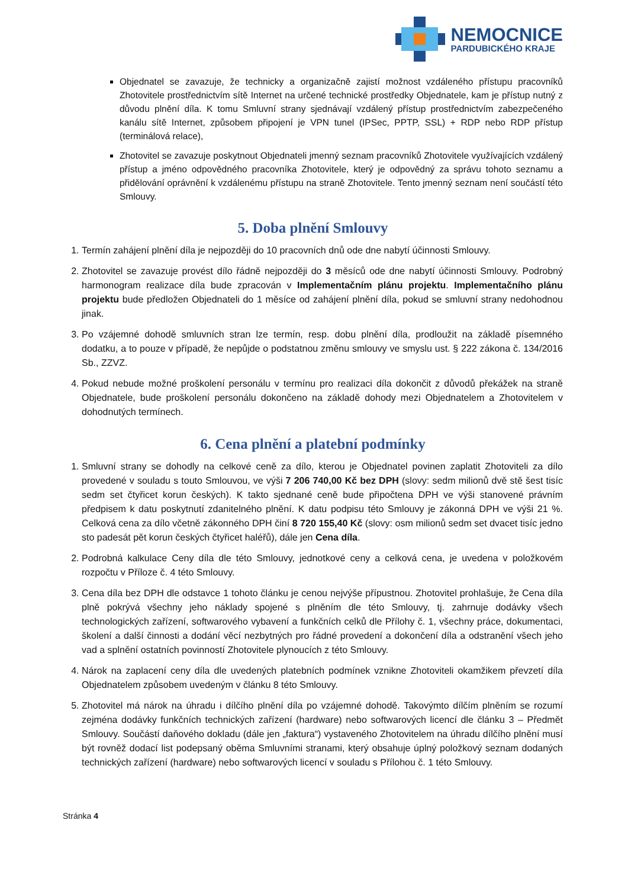NEMOCNICE
PARDUBICKÉHO KRAJE
Objednatel se zavazuje, že technicky a organizačně zajistí možnost vzdáleného přístupu pracovníků Zhotovitele prostřednictvím sítě Internet na určené technické prostředky Objednatele, kam je přístup nutný z důvodu plnění díla. K tomu Smluvní strany sjednávají vzdálený přístup prostřednictvím zabezpečeného kanálu sítě Internet, způsobem připojení je VPN tunel (IPSec, PPTP, SSL) + RDP nebo RDP přístup (terminálová relace),
Zhotovitel se zavazuje poskytnout Objednateli jmenný seznam pracovníků Zhotovitele využívajících vzdálený přístup a jméno odpovědného pracovníka Zhotovitele, který je odpovědný za správu tohoto seznamu a přidělování oprávnění k vzdálenému přístupu na straně Zhotovitele. Tento jmenný seznam není součástí této Smlouvy.
5. Doba plnění Smlouvy
1. Termín zahájení plnění díla je nejpozději do 10 pracovních dnů ode dne nabytí účinnosti Smlouvy.
2. Zhotovitel se zavazuje provést dílo řádně nejpozději do 3 měsíců ode dne nabytí účinnosti Smlouvy. Podrobný harmonogram realizace díla bude zpracován v Implementačním plánu projektu. Implementačního plánu projektu bude předložen Objednateli do 1 měsíce od zahájení plnění díla, pokud se smluvní strany nedohodnou jinak.
3. Po vzájemné dohodě smluvních stran lze termín, resp. dobu plnění díla, prodloužit na základě písemného dodatku, a to pouze v případě, že nepůjde o podstatnou změnu smlouvy ve smyslu ust. § 222 zákona č. 134/2016 Sb., ZZVZ.
4. Pokud nebude možné proškolení personálu v termínu pro realizaci díla dokončit z důvodů překážek na straně Objednatele, bude proškolení personálu dokončeno na základě dohody mezi Objednatelem a Zhotovitelem v dohodnutých termínech.
6. Cena plnění a platební podmínky
1. Smluvní strany se dohodly na celkové ceně za dílo, kterou je Objednatel povinen zaplatit Zhotoviteli za dílo provedené v souladu s touto Smlouvou, ve výši 7 206 740,00 Kč bez DPH (slovy: sedm milionů dvě stě šest tisíc sedm set čtyřicet korun českých). K takto sjednané ceně bude připočtena DPH ve výši stanovené právním předpisem k datu poskytnutí zdanitelného plnění. K datu podpisu této Smlouvy je zákonná DPH ve výši 21 %. Celková cena za dílo včetně zákonného DPH činí 8 720 155,40 Kč (slovy: osm milionů sedm set dvacet tisíc jedno sto padesát pět korun českých čtyřicet haléřů), dále jen Cena díla.
2. Podrobná kalkulace Ceny díla dle této Smlouvy, jednotkové ceny a celková cena, je uvedena v položkovém rozpočtu v Příloze č. 4 této Smlouvy.
3. Cena díla bez DPH dle odstavce 1 tohoto článku je cenou nejvýše přípustnou. Zhotovitel prohlašuje, že Cena díla plně pokrývá všechny jeho náklady spojené s plněním dle této Smlouvy, tj. zahrnuje dodávky všech technologických zařízení, softwarového vybavení a funkčních celků dle Přílohy č. 1, všechny práce, dokumentaci, školení a další činnosti a dodání věcí nezbytných pro řádné provedení a dokončení díla a odstranění všech jeho vad a splnění ostatních povinností Zhotovitele plynoucích z této Smlouvy.
4. Nárok na zaplacení ceny díla dle uvedených platebních podmínek vznikne Zhotoviteli okamžikem převzetí díla Objednatelem způsobem uvedeným v článku 8 této Smlouvy.
5. Zhotovitel má nárok na úhradu i dílčího plnění díla po vzájemné dohodě. Takovýmto dílčím plněním se rozumí zejména dodávky funkčních technických zařízení (hardware) nebo softwarových licencí dle článku 3 – Předmět Smlouvy. Součástí daňového dokladu (dále jen „faktura“) vystaveného Zhotovitelem na úhradu dílčího plnění musí být rovněž dodací list podepsaný oběma Smluvními stranami, který obsahuje úplný položkový seznam dodaných technických zařízení (hardware) nebo softwarových licencí v souladu s Přílohou č. 1 této Smlouvy.
Stránka 4